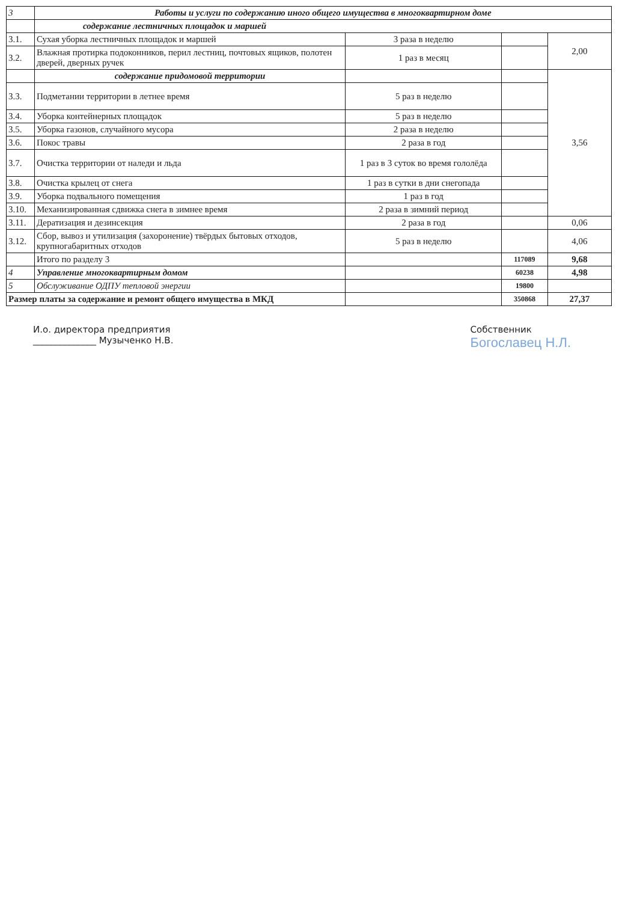| 3 | Работы и услуги по содержанию иного общего имущества в многоквартирном доме | | | |
| | содержание лестничных площадок и маршей | | | |
| 3.1. | Сухая уборка лестничных площадок и маршей | 3 раза в неделю | | 2,00 |
| 3.2. | Влажная протирка подоконников, перил лестниц, почтовых ящиков, полотен дверей, дверных ручек | 1 раз в месяц | | |
| | содержание придомовой территории | | | 3,56 |
| 3.3. | Подметании территории в летнее время | 5 раз в неделю | | |
| 3.4. | Уборка контейнерных площадок | 5 раз в неделю | | |
| 3.5. | Уборка газонов, случайного мусора | 2 раза в неделю | | |
| 3.6. | Покос травы | 2 раза в год | | |
| 3.7. | Очистка территории от наледи и льда | 1 раз в 3 суток во время гололёда | | |
| 3.8. | Очистка крылец от снега | 1 раз в сутки в дни снегопада | | |
| 3.9. | Уборка подвального помещения | 1 раз в год | | |
| 3.10. | Механизированная сдвижка снега в зимнее время | 2 раза в зимний период | | |
| 3.11. | Дератизация и дезинсекция | 2 раза в год | | 0,06 |
| 3.12. | Сбор, вывоз и утилизация (захоронение) твёрдых бытовых отходов, крупногабаритных отходов | 5 раз в неделю | | 4,06 |
| | Итого по разделу 3 | | 117089 | 9,68 |
| 4 | Управление многоквартирным домом | | 60238 | 4,98 |
| 5 | Обслуживание ОДПУ тепловой энергии | | 19800 | |
| Размер платы за содержание и ремонт общего имущества в МКД | | | 350868 | 27,37 |
И.о. директора предприятия
______________ Музыченко Н.В.
Собственник
Богославец Н.Л.